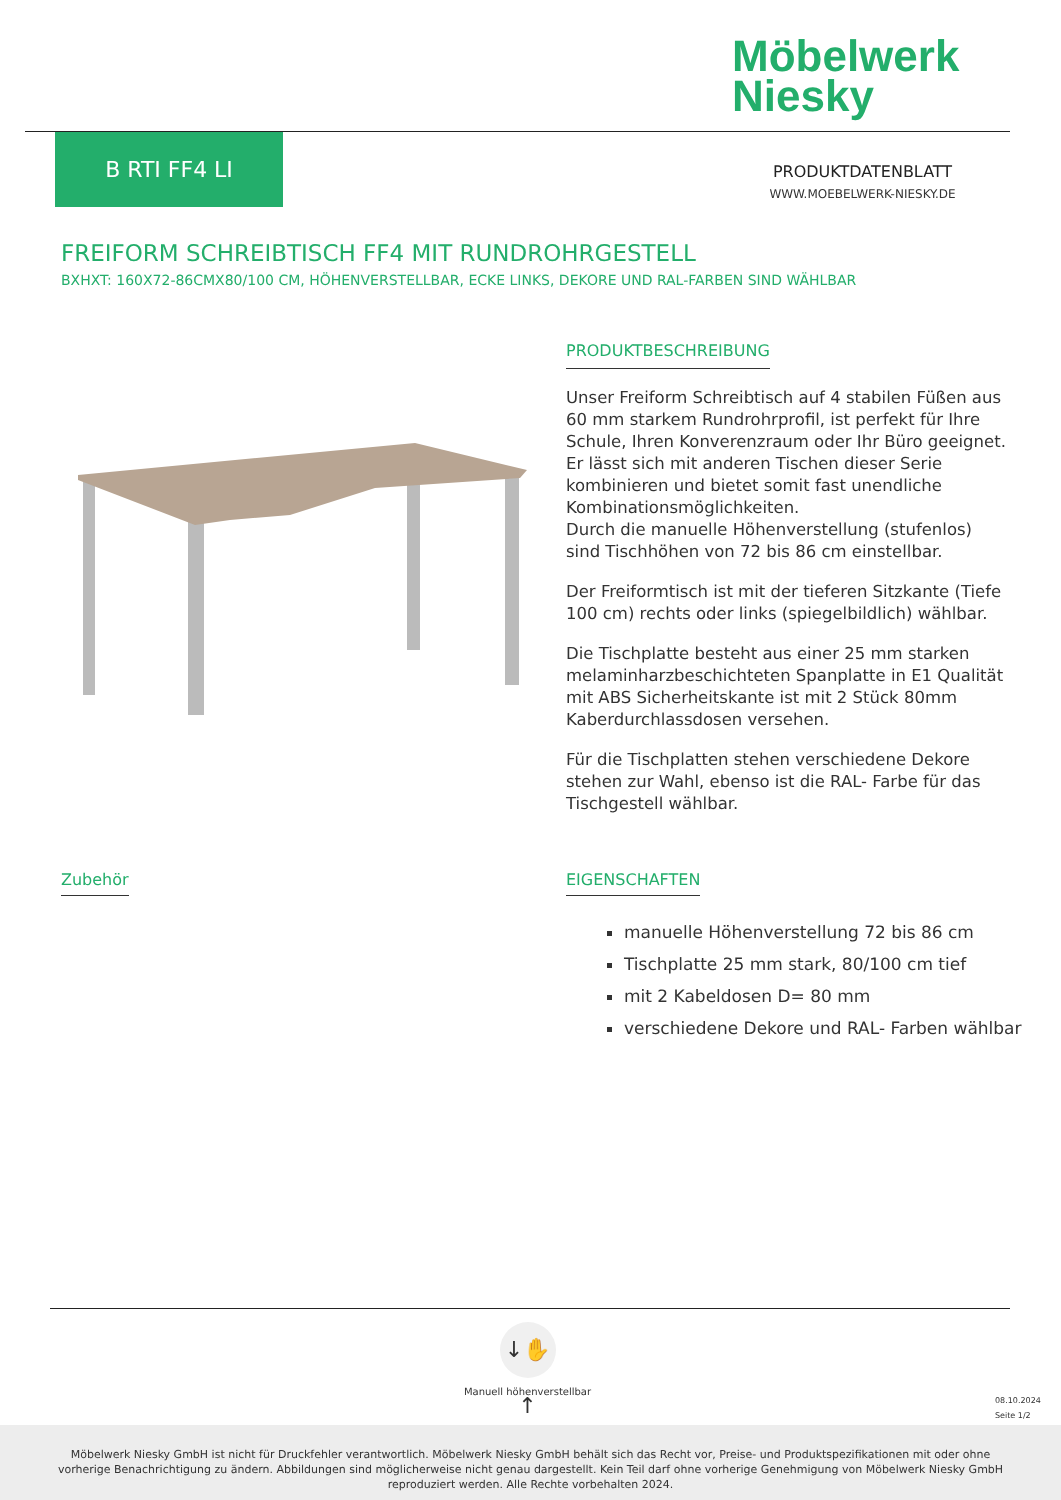Möbelwerk
Niesky
B RTI FF4 LI
PRODUKTDATENBLATT
WWW.MOEBELWERK-NIESKY.DE
FREIFORM SCHREIBTISCH FF4 MIT RUNDROHRGESTELL
BXHXT: 160X72-86CMX80/100 CM, HÖHENVERSTELLBAR, ECKE LINKS, DEKORE UND RAL-FARBEN SIND WÄHLBAR
PRODUKTBESCHREIBUNG
Unser Freiform Schreibtisch auf 4 stabilen Füßen aus 60 mm starkem Rundrohrprofil, ist perfekt für Ihre Schule, Ihren Konverenzraum oder Ihr Büro geeignet. Er lässt sich mit anderen Tischen dieser Serie kombinieren und bietet somit fast unendliche Kombinationsmöglichkeiten.
Durch die manuelle Höhenverstellung (stufenlos) sind Tischhöhen von 72 bis 86 cm einstellbar.
Der Freiformtisch ist mit der tieferen Sitzkante (Tiefe 100 cm) rechts oder links (spiegelbildlich) wählbar.
Die Tischplatte besteht aus einer 25 mm starken melaminharzbeschichteten Spanplatte in E1 Qualität mit ABS Sicherheitskante ist mit 2 Stück 80mm Kaberdurchlassdosen versehen.
Für die Tischplatten stehen verschiedene Dekore stehen zur Wahl, ebenso ist die RAL- Farbe für das Tischgestell wählbar.
Zubehör
EIGENSCHAFTEN
manuelle Höhenverstellung 72 bis 86 cm
Tischplatte 25 mm stark, 80/100 cm tief
mit 2 Kabeldosen D= 80 mm
verschiedene Dekore und RAL- Farben wählbar
↓✋↑
Manuell höhenverstellbar
08.10.2024
Seite 1/2
Möbelwerk Niesky GmbH ist nicht für Druckfehler verantwortlich. Möbelwerk Niesky GmbH behält sich das Recht vor, Preise- und Produktspezifikationen mit oder ohne
vorherige Benachrichtigung zu ändern. Abbildungen sind möglicherweise nicht genau dargestellt. Kein Teil darf ohne vorherige Genehmigung von Möbelwerk Niesky GmbH
reproduziert werden. Alle Rechte vorbehalten 2024.